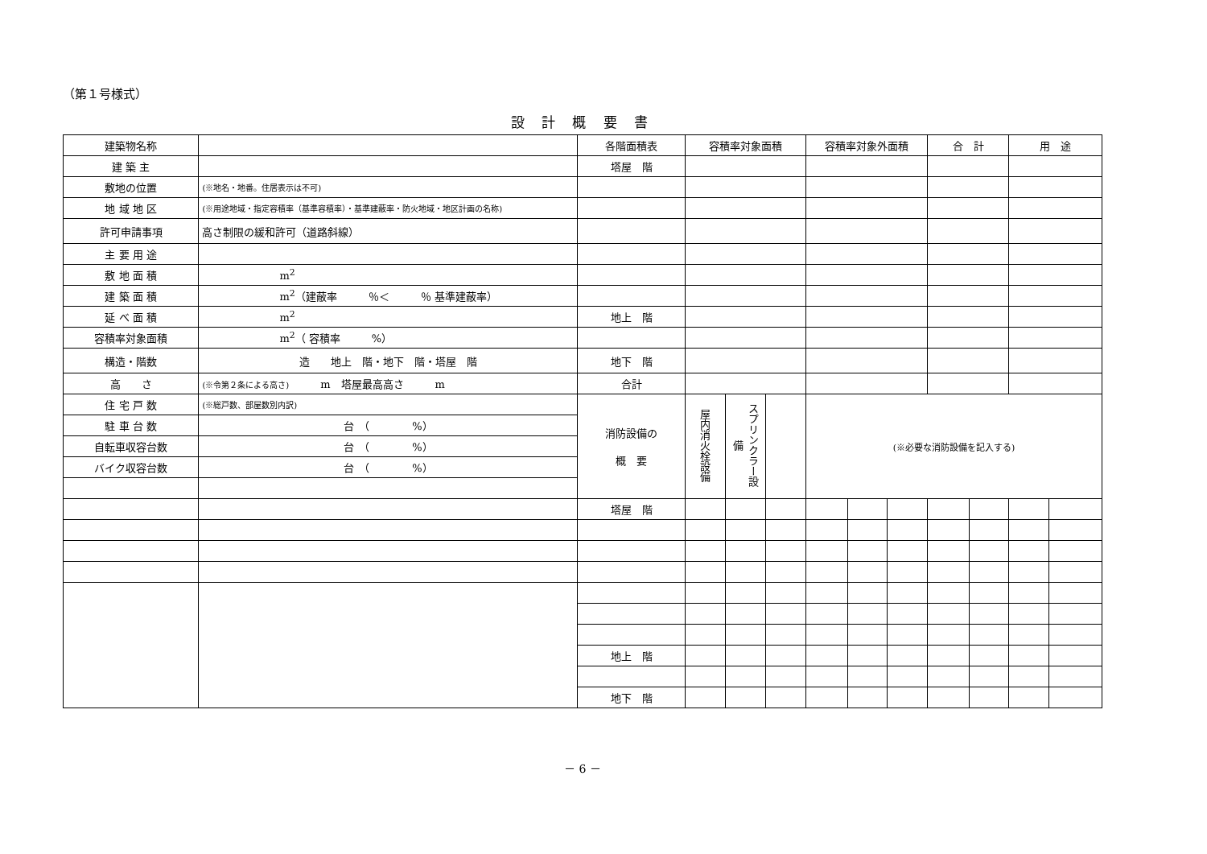（第１号様式）
設 計 概 要 書
| 建築物名称 | | 各階面積表 | 容積率対象面積 | | | 容積率対象外面積 | | | 合 計 | | 用 途 | |
| 建 築 主 | | 塔屋 階 | | | | | | | | | | |
| 敷地の位置 | (※地名・地番。住居表示は不可) | | | | | | | | | | | |
| 地 域 地 区 | (※用途地域・指定容積率（基準容積率）・基準建蔽率・防火地域・地区計画の名称) | | | | | | | | | | | |
| 許可申請事項 | 高さ制限の緩和許可（道路斜線） | | | | | | | | | | | |
| 主 要 用 途 | | | | | | | | | | | | |
| 敷 地 面 積 | m<sup>2</sup> | | | | | | | | | | | |
| 建 築 面 積 | m<sup>2</sup>（建蔽率 ％＜ ％ 基準建蔽率） | | | | | | | | | | | |
| 延 べ 面 積 | m<sup>2</sup> | 地上 階 | | | | | | | | | | |
| 容積率対象面積 | m<sup>2</sup>（ 容積率 %） | | | | | | | | | | | |
| 構造・階数 | 造 地上 階・地下 階・塔屋 階 | 地下 階 | | | | | | | | | | |
| 高 さ | (※令第２条による高さ) m 塔屋最高高さ m | 合計 | | | | | | | | | | |
| 住 宅 戸 数 | (※総戸数、部屋数別内訳) | 消防設備の 概 要 | 屋内消火栓設備 | スプリンクラー設備 | | (※必要な消防設備を記入する) | | | | | | |
| 駐 車 台 数 | 台 （ %） | | | | | | | | | | | |
| 自転車収容台数 | 台 （ %） | | | | | | | | | | | |
| バイク収容台数 | 台 （ %） | | | | | | | | | | | |
| | | 塔屋 階 | | | | | | | | | | |
| | | 地上 階 | | | | | | | | | | |
| | | 地下 階 | | | | | | | | | | |
－ 6 －